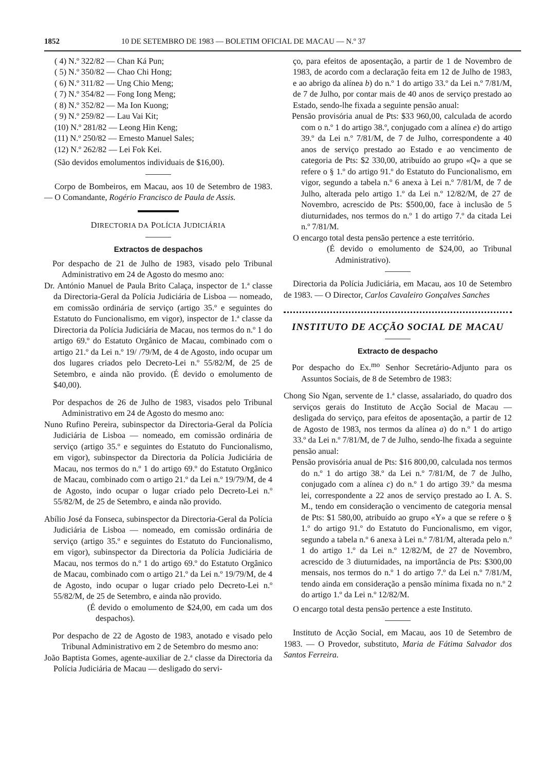1852 10 DE SETEMBRO DE 1983 — BOLETIM OFICIAL DE MACAU — N.º 37
( 4) N.º 322/82 — Chan Ká Pun;
( 5) N.º 350/82 — Chao Chi Hong;
( 6) N.º 311/82 — Ung Chio Meng;
( 7) N.º 354/82 — Fong Iong Meng;
( 8) N.º 352/82 — Ma Ion Kuong;
( 9) N.º 259/82 — Lau Vai Kit;
(10) N.º 281/82 — Leong Hin Keng;
(11) N.º 250/82 — Ernesto Manuel Sales;
(12) N.º 262/82 — Lei Fok Kei.
(São devidos emolumentos individuais de $16,00).
Corpo de Bombeiros, em Macau, aos 10 de Setembro de 1983. — O Comandante, Rogério Francisco de Paula de Assis.
DIRECTORIA DA POLÍCIA JUDICIÁRIA
Extractos de despachos
Por despacho de 21 de Julho de 1983, visado pelo Tribunal Administrativo em 24 de Agosto do mesmo ano:
Dr. António Manuel de Paula Brito Calaça, inspector de 1.ª classe da Directoria-Geral da Polícia Judiciária de Lisboa — nomeado, em comissão ordinária de serviço (artigo 35.º e seguintes do Estatuto do Funcionalismo, em vigor), inspector de 1.ª classe da Directoria da Polícia Judiciária de Macau, nos termos do n.º 1 do artigo 69.º do Estatuto Orgânico de Macau, combinado com o artigo 21.º da Lei n.º 19/ /79/M, de 4 de Agosto, indo ocupar um dos lugares criados pelo Decreto-Lei n.º 55/82/M, de 25 de Setembro, e ainda não provido. (É devido o emolumento de $40,00).
Por despachos de 26 de Julho de 1983, visados pelo Tribunal Administrativo em 24 de Agosto do mesmo ano:
Nuno Rufino Pereira, subinspector da Directoria-Geral da Polícia Judiciária de Lisboa — nomeado, em comissão ordinária de serviço (artigo 35.º e seguintes do Estatuto do Funcionalismo, em vigor), subinspector da Directoria da Polícia Judiciária de Macau, nos termos do n.º 1 do artigo 69.º do Estatuto Orgânico de Macau, combinado com o artigo 21.º da Lei n.º 19/79/M, de 4 de Agosto, indo ocupar o lugar criado pelo Decreto-Lei n.º 55/82/M, de 25 de Setembro, e ainda não provido.
Abílio José da Fonseca, subinspector da Directoria-Geral da Polícia Judiciária de Lisboa — nomeado, em comissão ordinária de serviço (artigo 35.º e seguintes do Estatuto do Funcionalismo, em vigor), subinspector da Directoria da Polícia Judiciária de Macau, nos termos do n.º 1 do artigo 69.º do Estatuto Orgânico de Macau, combinado com o artigo 21.º da Lei n.º 19/79/M, de 4 de Agosto, indo ocupar o lugar criado pelo Decreto-Lei n.º 55/82/M, de 25 de Setembro, e ainda não provido.
(É devido o emolumento de $24,00, em cada um dos despachos).
Por despacho de 22 de Agosto de 1983, anotado e visado pelo Tribunal Administrativo em 2 de Setembro do mesmo ano:
João Baptista Gomes, agente-auxiliar de 2.ª classe da Directoria da Polícia Judiciária de Macau — desligado do servi-
ço, para efeitos de aposentação, a partir de 1 de Novembro de 1983, de acordo com a declaração feita em 12 de Julho de 1983, e ao abrigo da alínea b) do n.º 1 do artigo 33.º da Lei n.º 7/81/M, de 7 de Julho, por contar mais de 40 anos de serviço prestado ao Estado, sendo-lhe fixada a seguinte pensão anual:
Pensão provisória anual de Pts: $33 960,00, calculada de acordo com o n.º 1 do artigo 38.º, conjugado com a alínea e) do artigo 39.º da Lei n.º 7/81/M, de 7 de Julho, correspondente a 40 anos de serviço prestado ao Estado e ao vencimento de categoria de Pts: $2 330,00, atribuído ao grupo «Q» a que se refere o § 1.º do artigo 91.º do Estatuto do Funcionalismo, em vigor, segundo a tabela n.º 6 anexa à Lei n.º 7/81/M, de 7 de Julho, alterada pelo artigo 1.º da Lei n.º 12/82/M, de 27 de Novembro, acrescido de Pts: $500,00, face à inclusão de 5 diuturnidades, nos termos do n.º 1 do artigo 7.º da citada Lei n.º 7/81/M.
O encargo total desta pensão pertence a este território.
(É devido o emolumento de $24,00, ao Tribunal Administrativo).
Directoria da Polícia Judiciária, em Macau, aos 10 de Setembro de 1983. — O Director, Carlos Cavaleiro Gonçalves Sanches
INSTITUTO DE ACÇÃO SOCIAL DE MACAU
Extracto de despacho
Por despacho do Ex.<sup>mo</sup> Senhor Secretário-Adjunto para os Assuntos Sociais, de 8 de Setembro de 1983:
Chong Sio Ngan, servente de 1.ª classe, assalariado, do quadro dos serviços gerais do Instituto de Acção Social de Macau — desligada do serviço, para efeitos de aposentação, a partir de 12 de Agosto de 1983, nos termos da alínea a) do n.º 1 do artigo 33.º da Lei n.º 7/81/M, de 7 de Julho, sendo-lhe fixada a seguinte pensão anual:
Pensão provisória anual de Pts: $16 800,00, calculada nos termos do n.º 1 do artigo 38.º da Lei n.º 7/81/M, de 7 de Julho, conjugado com a alínea c) do n.º 1 do artigo 39.º da mesma lei, correspondente a 22 anos de serviço prestado ao I. A. S. M., tendo em consideração o vencimento de categoria mensal de Pts: $1 580,00, atribuído ao grupo «Y» a que se refere o § 1.º do artigo 91.º do Estatuto do Funcionalismo, em vigor, segundo a tabela n.º 6 anexa à Lei n.º 7/81/M, alterada pelo n.º 1 do artigo 1.º da Lei n.º 12/82/M, de 27 de Novembro, acrescido de 3 diuturnidades, na importância de Pts: $300,00 mensais, nos termos do n.º 1 do artigo 7.º da Lei n.º 7/81/M, tendo ainda em consideração a pensão mínima fixada no n.º 2 do artigo 1.º da Lei n.º 12/82/M.
O encargo total desta pensão pertence a este Instituto.
Instituto de Acção Social, em Macau, aos 10 de Setembro de 1983. — O Provedor, substituto, Maria de Fátima Salvador dos Santos Ferreira.